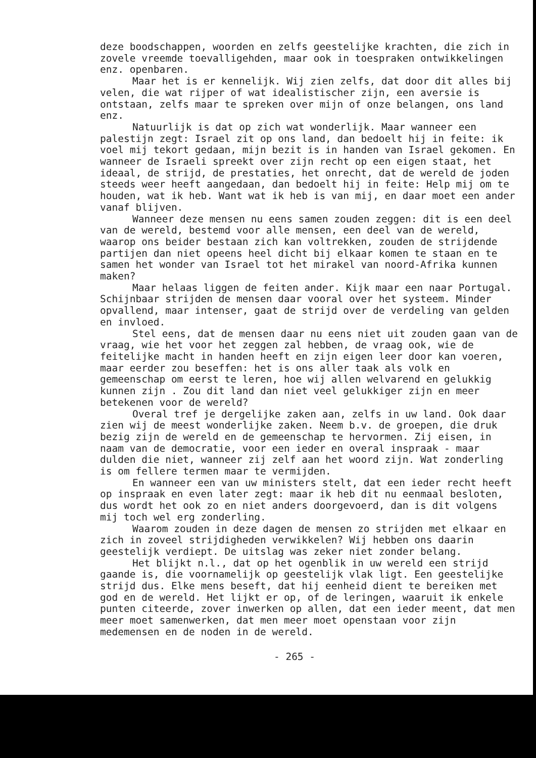deze boodschappen, woorden en zelfs geestelijke krachten, die zich in zovele vreemde toevalligehden, maar ook in toespraken ontwikkelingen enz. openbaren.
Maar het is er kennelijk. Wij zien zelfs, dat door dit alles bij velen, die wat rijper of wat idealistischer zijn, een aversie is ontstaan, zelfs maar te spreken over mijn of onze belangen, ons land enz.
Natuurlijk is dat op zich wat wonderlijk. Maar wanneer een palestijn zegt: Israel zit op ons land, dan bedoelt hij in feite: ik voel mij tekort gedaan, mijn bezit is in handen van Israel gekomen. En wanneer de Israeli spreekt over zijn recht op een eigen staat, het ideaal, de strijd, de prestaties, het onrecht, dat de wereld de joden steeds weer heeft aangedaan, dan bedoelt hij in feite: Help mij om te houden, wat ik heb. Want wat ik heb is van mij, en daar moet een ander vanaf blijven.
Wanneer deze mensen nu eens samen zouden zeggen: dit is een deel van de wereld, bestemd voor alle mensen, een deel van de wereld, waarop ons beider bestaan zich kan voltrekken, zouden de strijdende partijen dan niet opeens heel dicht bij elkaar komen te staan en te samen het wonder van Israel tot het mirakel van noord-Afrika kunnen maken?
Maar helaas liggen de feiten ander. Kijk maar een naar Portugal. Schijnbaar strijden de mensen daar vooral over het systeem. Minder opvallend, maar intenser, gaat de strijd over de verdeling van gelden en invloed.
Stel eens, dat de mensen daar nu eens niet uit zouden gaan van de vraag, wie het voor het zeggen zal hebben, de vraag ook, wie de feitelijke macht in handen heeft en zijn eigen leer door kan voeren, maar eerder zou beseffen: het is ons aller taak als volk en gemeenschap om eerst te leren, hoe wij allen welvarend en gelukkig kunnen zijn . Zou dit land dan niet veel gelukkiger zijn en meer betekenen voor de wereld?
Overal tref je dergelijke zaken aan, zelfs in uw land. Ook daar zien wij de meest wonderlijke zaken. Neem b.v. de groepen, die druk bezig zijn de wereld en de gemeenschap te hervormen. Zij eisen, in naam van de democratie, voor een ieder en overal inspraak - maar dulden die niet, wanneer zij zelf aan het woord zijn. Wat zonderling is om fellere termen maar te vermijden.
En wanneer een van uw ministers stelt, dat een ieder recht heeft op inspraak en even later zegt: maar ik heb dit nu eenmaal besloten, dus wordt het ook zo en niet anders doorgevoerd, dan is dit volgens mij toch wel erg zonderling.
Waarom zouden in deze dagen de mensen zo strijden met elkaar en zich in zoveel strijdigheden verwikkelen? Wij hebben ons daarin geestelijk verdiept. De uitslag was zeker niet zonder belang.
Het blijkt n.l., dat op het ogenblik in uw wereld een strijd gaande is, die voornamelijk op geestelijk vlak ligt. Een geestelijke strijd dus. Elke mens beseft, dat hij eenheid dient te bereiken met god en de wereld. Het lijkt er op, of de leringen, waaruit ik enkele punten citeerde, zover inwerken op allen, dat een ieder meent, dat men meer moet samenwerken, dat men meer moet openstaan voor zijn medemensen en de noden in de wereld.
- 265 -